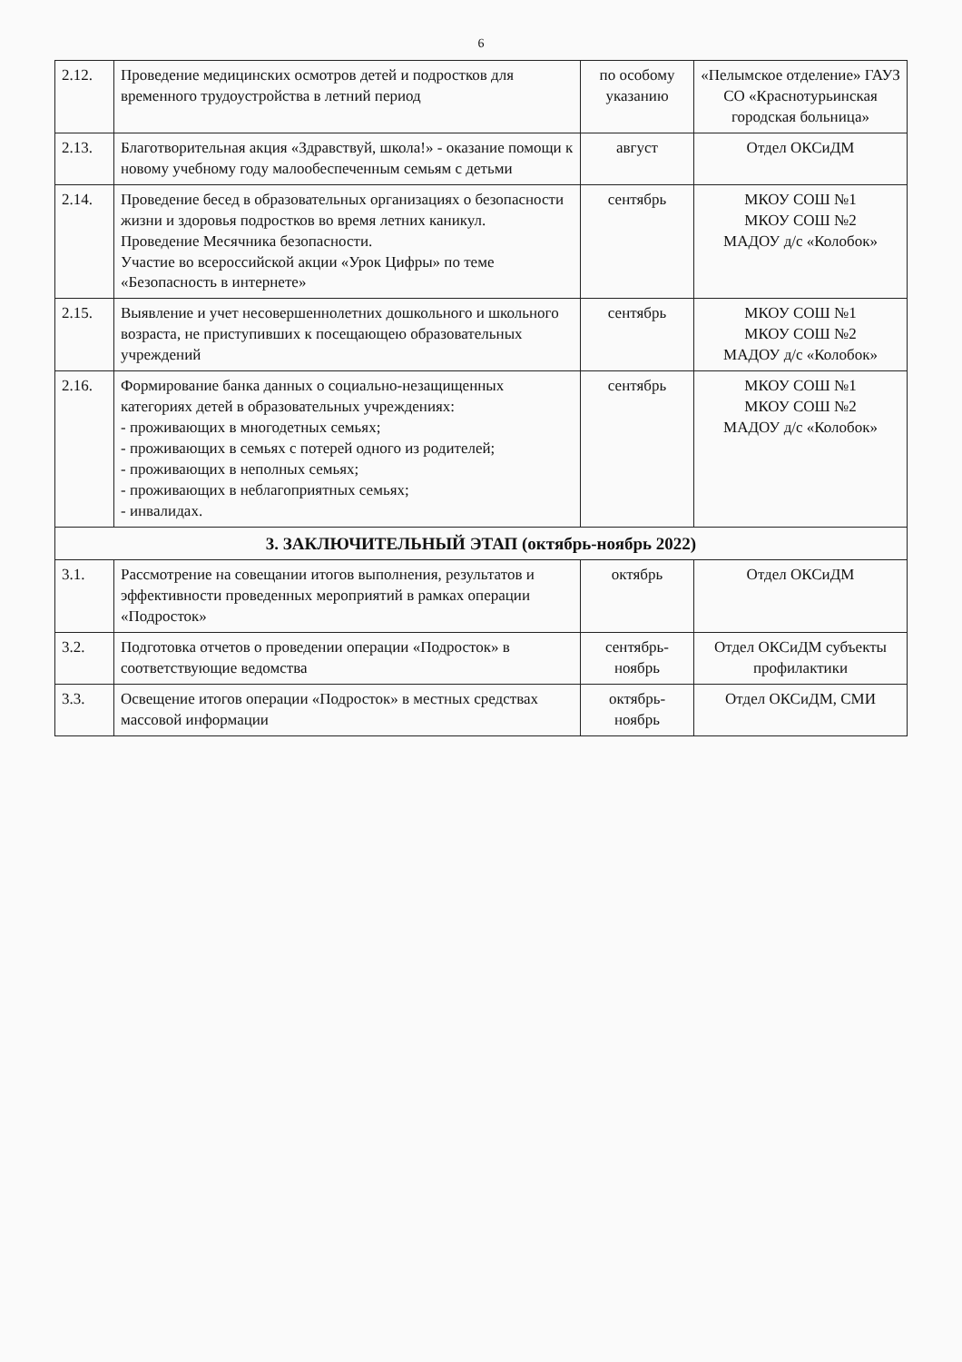6
| 2.12. | Проведение медицинских осмотров детей и подростков для временного трудоустройства в летний период | по особому указанию | «Пелымское отделение» ГАУЗ СО «Краснотурьинская городская больница» |
| 2.13. | Благотворительная акция «Здравствуй, школа!» - оказание помощи к новому учебному году малообеспеченным семьям с детьми | август | Отдел ОКСиДМ |
| 2.14. | Проведение бесед в образовательных организациях о безопасности жизни и здоровья подростков во время летних каникул. Проведение Месячника безопасности. Участие во всероссийской акции «Урок Цифры» по теме «Безопасность в интернете» | сентябрь | МКОУ СОШ №1 МКОУ СОШ №2 МАДОУ д/с «Колобок» |
| 2.15. | Выявление и учет несовершеннолетних дошкольного и школьного возраста, не приступивших к посещающею образовательных учреждений | сентябрь | МКОУ СОШ №1 МКОУ СОШ №2 МАДОУ д/с «Колобок» |
| 2.16. | Формирование банка данных о социально-незащищенных категориях детей в образовательных учреждениях: - проживающих в многодетных семьях; - проживающих в семьях с потерей одного из родителей; - проживающих в неполных семьях; - проживающих в неблагоприятных семьях; - инвалидах. | сентябрь | МКОУ СОШ №1 МКОУ СОШ №2 МАДОУ д/с «Колобок» |
| 3. ЗАКЛЮЧИТЕЛЬНЫЙ ЭТАП (октябрь-ноябрь 2022) | | | |
| 3.1. | Рассмотрение на совещании итогов выполнения, результатов и эффективности проведенных мероприятий в рамках операции «Подросток» | октябрь | Отдел ОКСиДМ |
| 3.2. | Подготовка отчетов о проведении операции «Подросток» в соответствующие ведомства | сентябрь-ноябрь | Отдел ОКСиДМ субъекты профилактики |
| 3.3. | Освещение итогов операции «Подросток» в местных средствах массовой информации | октябрь-ноябрь | Отдел ОКСиДМ, СМИ |